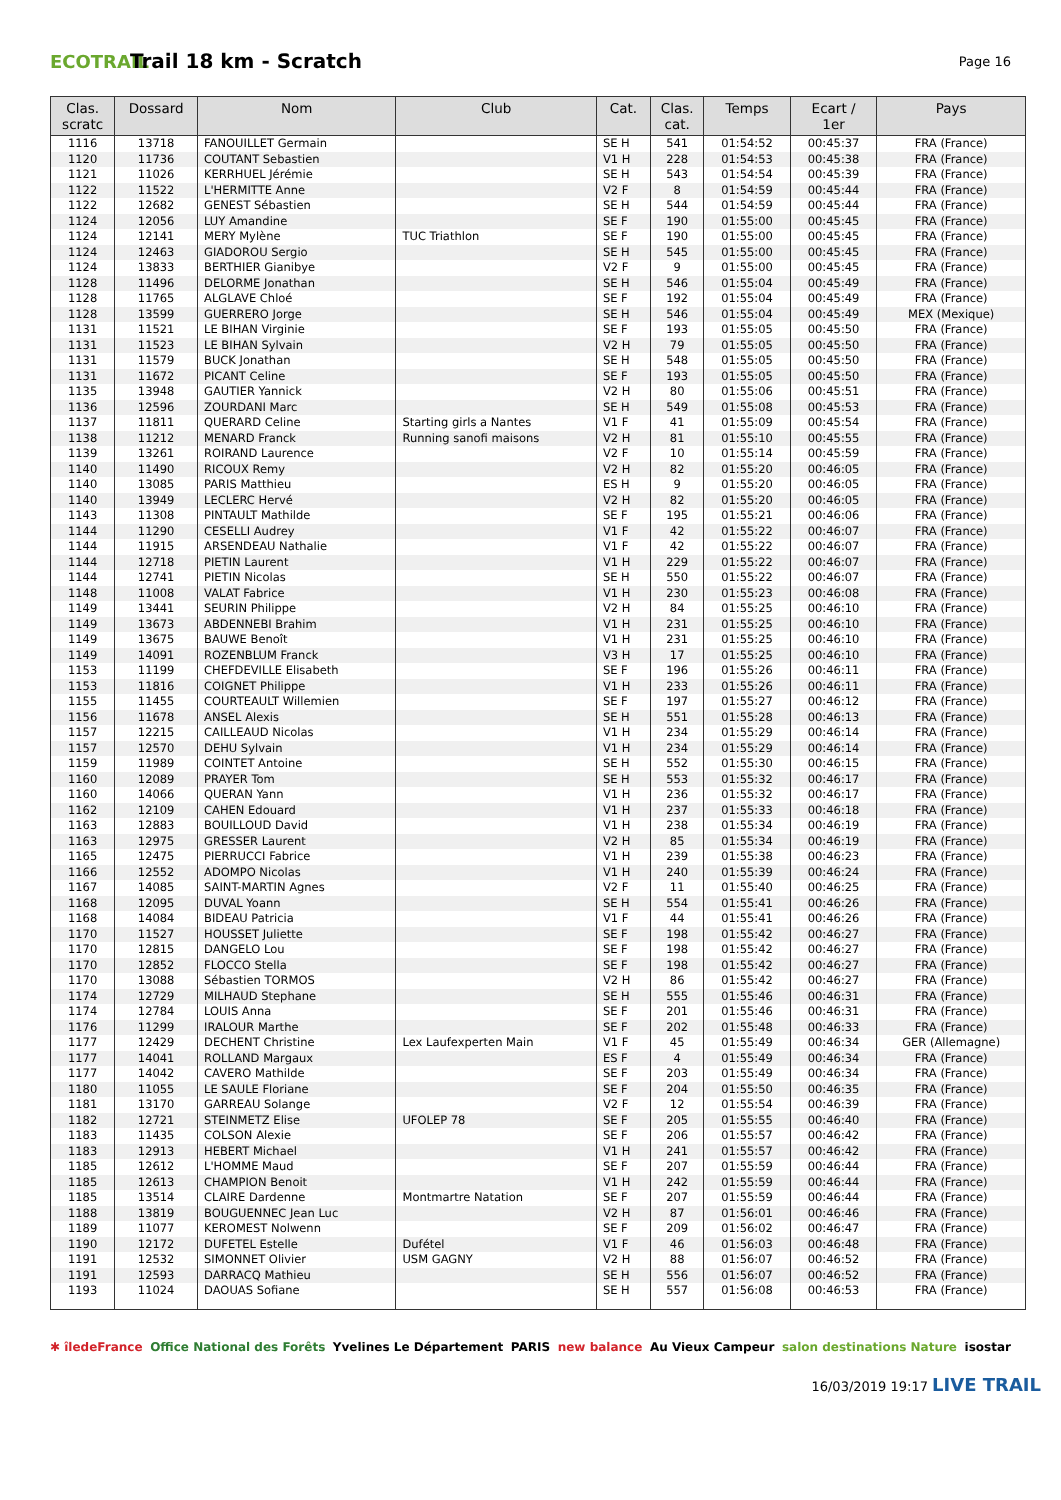ECOTRAIL
Trail 18 km - Scratch
Page 16
| Clas. scratc | Dossard | Nom | Club | Cat. | Clas. cat. | Temps | Ecart / 1er | Pays |
| --- | --- | --- | --- | --- | --- | --- | --- | --- |
| 1116 | 13718 | FANOUILLET Germain | | SE H | 541 | 01:54:52 | 00:45:37 | FRA (France) |
| 1120 | 11736 | COUTANT Sebastien | | V1 H | 228 | 01:54:53 | 00:45:38 | FRA (France) |
| 1121 | 11026 | KERRHUEL Jérémie | | SE H | 543 | 01:54:54 | 00:45:39 | FRA (France) |
| 1122 | 11522 | L'HERMITTE Anne | | V2 F | 8 | 01:54:59 | 00:45:44 | FRA (France) |
| 1122 | 12682 | GENEST Sébastien | | SE H | 544 | 01:54:59 | 00:45:44 | FRA (France) |
| 1124 | 12056 | LUY Amandine | | SE F | 190 | 01:55:00 | 00:45:45 | FRA (France) |
| 1124 | 12141 | MERY Mylène | TUC Triathlon | SE F | 190 | 01:55:00 | 00:45:45 | FRA (France) |
| 1124 | 12463 | GIADOROU Sergio | | SE H | 545 | 01:55:00 | 00:45:45 | FRA (France) |
| 1124 | 13833 | BERTHIER Gianibye | | V2 F | 9 | 01:55:00 | 00:45:45 | FRA (France) |
| 1128 | 11496 | DELORME Jonathan | | SE H | 546 | 01:55:04 | 00:45:49 | FRA (France) |
| 1128 | 11765 | ALGLAVE Chloé | | SE F | 192 | 01:55:04 | 00:45:49 | FRA (France) |
| 1128 | 13599 | GUERRERO Jorge | | SE H | 546 | 01:55:04 | 00:45:49 | MEX (Mexique) |
| 1131 | 11521 | LE BIHAN Virginie | | SE F | 193 | 01:55:05 | 00:45:50 | FRA (France) |
| 1131 | 11523 | LE BIHAN Sylvain | | V2 H | 79 | 01:55:05 | 00:45:50 | FRA (France) |
| 1131 | 11579 | BUCK Jonathan | | SE H | 548 | 01:55:05 | 00:45:50 | FRA (France) |
| 1131 | 11672 | PICANT Celine | | SE F | 193 | 01:55:05 | 00:45:50 | FRA (France) |
| 1135 | 13948 | GAUTIER Yannick | | V2 H | 80 | 01:55:06 | 00:45:51 | FRA (France) |
| 1136 | 12596 | ZOURDANI Marc | | SE H | 549 | 01:55:08 | 00:45:53 | FRA (France) |
| 1137 | 11811 | QUERARD Celine | Starting girls a Nantes | V1 F | 41 | 01:55:09 | 00:45:54 | FRA (France) |
| 1138 | 11212 | MENARD Franck | Running sanofi maisons | V2 H | 81 | 01:55:10 | 00:45:55 | FRA (France) |
| 1139 | 13261 | ROIRAND Laurence | | V2 F | 10 | 01:55:14 | 00:45:59 | FRA (France) |
| 1140 | 11490 | RICOUX Remy | | V2 H | 82 | 01:55:20 | 00:46:05 | FRA (France) |
| 1140 | 13085 | PARIS Matthieu | | ES H | 9 | 01:55:20 | 00:46:05 | FRA (France) |
| 1140 | 13949 | LECLERC Hervé | | V2 H | 82 | 01:55:20 | 00:46:05 | FRA (France) |
| 1143 | 11308 | PINTAULT Mathilde | | SE F | 195 | 01:55:21 | 00:46:06 | FRA (France) |
| 1144 | 11290 | CESELLI Audrey | | V1 F | 42 | 01:55:22 | 00:46:07 | FRA (France) |
| 1144 | 11915 | ARSENDEAU Nathalie | | V1 F | 42 | 01:55:22 | 00:46:07 | FRA (France) |
| 1144 | 12718 | PIETIN Laurent | | V1 H | 229 | 01:55:22 | 00:46:07 | FRA (France) |
| 1144 | 12741 | PIETIN Nicolas | | SE H | 550 | 01:55:22 | 00:46:07 | FRA (France) |
| 1148 | 11008 | VALAT Fabrice | | V1 H | 230 | 01:55:23 | 00:46:08 | FRA (France) |
| 1149 | 13441 | SEURIN Philippe | | V2 H | 84 | 01:55:25 | 00:46:10 | FRA (France) |
| 1149 | 13673 | ABDENNEBI Brahim | | V1 H | 231 | 01:55:25 | 00:46:10 | FRA (France) |
| 1149 | 13675 | BAUWE Benoît | | V1 H | 231 | 01:55:25 | 00:46:10 | FRA (France) |
| 1149 | 14091 | ROZENBLUM Franck | | V3 H | 17 | 01:55:25 | 00:46:10 | FRA (France) |
| 1153 | 11199 | CHEFDEVILLE Elisabeth | | SE F | 196 | 01:55:26 | 00:46:11 | FRA (France) |
| 1153 | 11816 | COIGNET Philippe | | V1 H | 233 | 01:55:26 | 00:46:11 | FRA (France) |
| 1155 | 11455 | COURTEAULT Willemien | | SE F | 197 | 01:55:27 | 00:46:12 | FRA (France) |
| 1156 | 11678 | ANSEL Alexis | | SE H | 551 | 01:55:28 | 00:46:13 | FRA (France) |
| 1157 | 12215 | CAILLEAUD Nicolas | | V1 H | 234 | 01:55:29 | 00:46:14 | FRA (France) |
| 1157 | 12570 | DEHU Sylvain | | V1 H | 234 | 01:55:29 | 00:46:14 | FRA (France) |
| 1159 | 11989 | COINTET Antoine | | SE H | 552 | 01:55:30 | 00:46:15 | FRA (France) |
| 1160 | 12089 | PRAYER Tom | | SE H | 553 | 01:55:32 | 00:46:17 | FRA (France) |
| 1160 | 14066 | QUERAN Yann | | V1 H | 236 | 01:55:32 | 00:46:17 | FRA (France) |
| 1162 | 12109 | CAHEN Edouard | | V1 H | 237 | 01:55:33 | 00:46:18 | FRA (France) |
| 1163 | 12883 | BOUILLOUD David | | V1 H | 238 | 01:55:34 | 00:46:19 | FRA (France) |
| 1163 | 12975 | GRESSER Laurent | | V2 H | 85 | 01:55:34 | 00:46:19 | FRA (France) |
| 1165 | 12475 | PIERRUCCI Fabrice | | V1 H | 239 | 01:55:38 | 00:46:23 | FRA (France) |
| 1166 | 12552 | ADOMPO Nicolas | | V1 H | 240 | 01:55:39 | 00:46:24 | FRA (France) |
| 1167 | 14085 | SAINT-MARTIN Agnes | | V2 F | 11 | 01:55:40 | 00:46:25 | FRA (France) |
| 1168 | 12095 | DUVAL Yoann | | SE H | 554 | 01:55:41 | 00:46:26 | FRA (France) |
| 1168 | 14084 | BIDEAU Patricia | | V1 F | 44 | 01:55:41 | 00:46:26 | FRA (France) |
| 1170 | 11527 | HOUSSET Juliette | | SE F | 198 | 01:55:42 | 00:46:27 | FRA (France) |
| 1170 | 12815 | DANGELO Lou | | SE F | 198 | 01:55:42 | 00:46:27 | FRA (France) |
| 1170 | 12852 | FLOCCO Stella | | SE F | 198 | 01:55:42 | 00:46:27 | FRA (France) |
| 1170 | 13088 | Sébastien TORMOS | | V2 H | 86 | 01:55:42 | 00:46:27 | FRA (France) |
| 1174 | 12729 | MILHAUD Stephane | | SE H | 555 | 01:55:46 | 00:46:31 | FRA (France) |
| 1174 | 12784 | LOUIS Anna | | SE F | 201 | 01:55:46 | 00:46:31 | FRA (France) |
| 1176 | 11299 | IRALOUR Marthe | | SE F | 202 | 01:55:48 | 00:46:33 | FRA (France) |
| 1177 | 12429 | DECHENT Christine | Lex Laufexperten Main | V1 F | 45 | 01:55:49 | 00:46:34 | GER (Allemagne) |
| 1177 | 14041 | ROLLAND Margaux | | ES F | 4 | 01:55:49 | 00:46:34 | FRA (France) |
| 1177 | 14042 | CAVERO Mathilde | | SE F | 203 | 01:55:49 | 00:46:34 | FRA (France) |
| 1180 | 11055 | LE SAULE Floriane | | SE F | 204 | 01:55:50 | 00:46:35 | FRA (France) |
| 1181 | 13170 | GARREAU Solange | | V2 F | 12 | 01:55:54 | 00:46:39 | FRA (France) |
| 1182 | 12721 | STEINMETZ Elise | UFOLEP 78 | SE F | 205 | 01:55:55 | 00:46:40 | FRA (France) |
| 1183 | 11435 | COLSON Alexie | | SE F | 206 | 01:55:57 | 00:46:42 | FRA (France) |
| 1183 | 12913 | HEBERT Michael | | V1 H | 241 | 01:55:57 | 00:46:42 | FRA (France) |
| 1185 | 12612 | L'HOMME Maud | | SE F | 207 | 01:55:59 | 00:46:44 | FRA (France) |
| 1185 | 12613 | CHAMPION Benoit | | V1 H | 242 | 01:55:59 | 00:46:44 | FRA (France) |
| 1185 | 13514 | CLAIRE Dardenne | Montmartre Natation | SE F | 207 | 01:55:59 | 00:46:44 | FRA (France) |
| 1188 | 13819 | BOUGUENNEC Jean Luc | | V2 H | 87 | 01:56:01 | 00:46:46 | FRA (France) |
| 1189 | 11077 | KEROMEST Nolwenn | | SE F | 209 | 01:56:02 | 00:46:47 | FRA (France) |
| 1190 | 12172 | DUFETEL Estelle | Dufétel | V1 F | 46 | 01:56:03 | 00:46:48 | FRA (France) |
| 1191 | 12532 | SIMONNET Olivier | USM GAGNY | V2 H | 88 | 01:56:07 | 00:46:52 | FRA (France) |
| 1191 | 12593 | DARRACQ Mathieu | | SE H | 556 | 01:56:07 | 00:46:52 | FRA (France) |
| 1193 | 11024 | DAOUAS Sofiane | | SE H | 557 | 01:56:08 | 00:46:53 | FRA (France) |
✱ îledeFrance Office National des Forêts Yvelines Le Département PARIS new balance Au Vieux Campeur salon destinations Nature isostar
16/03/2019 19:17 LIVE TRAIL